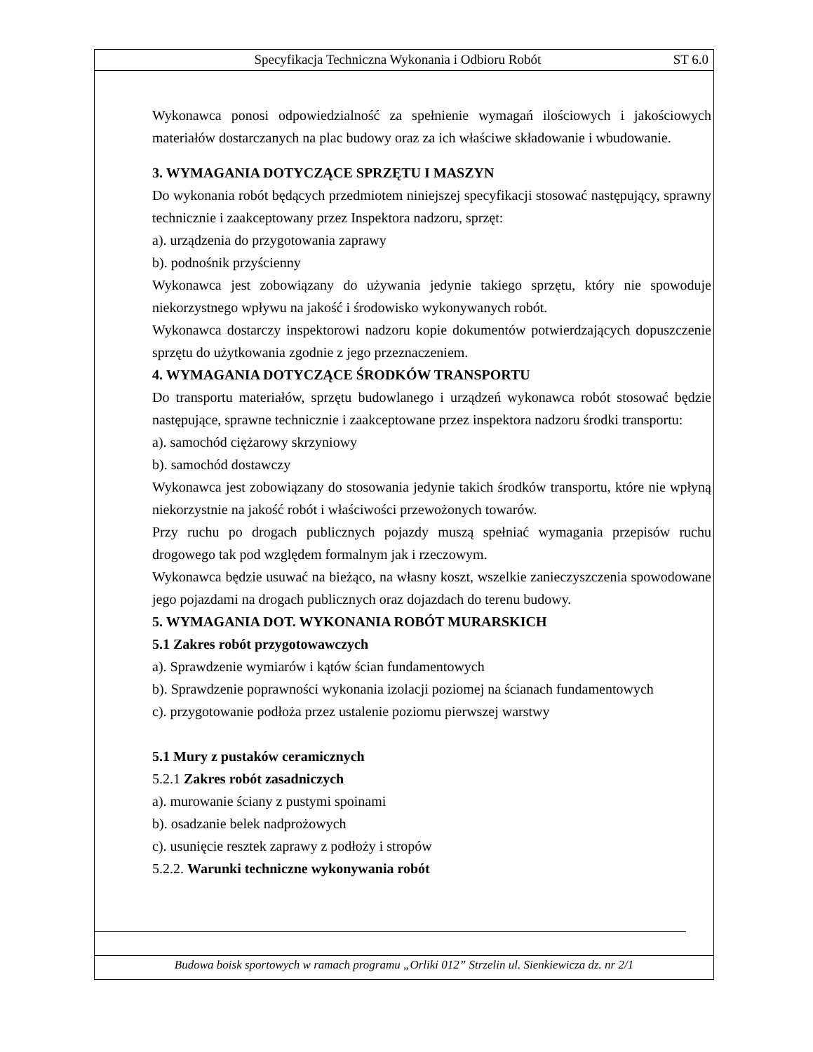Specyfikacja Techniczna Wykonania i Odbioru Robót ST 6.0
Wykonawca ponosi odpowiedzialność za spełnienie wymagań ilościowych i jakościowych materiałów dostarczanych na plac budowy oraz za ich właściwe składowanie i wbudowanie.
3. WYMAGANIA DOTYCZĄCE SPRZĘTU I MASZYN
Do wykonania robót będących przedmiotem niniejszej specyfikacji stosować następujący, sprawny technicznie i zaakceptowany przez Inspektora nadzoru, sprzęt:
a). urządzenia do przygotowania zaprawy
b). podnośnik przyścienny
Wykonawca jest zobowiązany do używania jedynie takiego sprzętu, który nie spowoduje niekorzystnego wpływu na jakość i środowisko wykonywanych robót.
Wykonawca dostarczy inspektorowi nadzoru kopie dokumentów potwierdzających dopuszczenie sprzętu do użytkowania zgodnie z jego przeznaczeniem.
4. WYMAGANIA DOTYCZĄCE ŚRODKÓW TRANSPORTU
Do transportu materiałów, sprzętu budowlanego i urządzeń wykonawca robót stosować będzie następujące, sprawne technicznie i zaakceptowane przez inspektora nadzoru środki transportu:
a). samochód ciężarowy skrzyniowy
b). samochód dostawczy
Wykonawca jest zobowiązany do stosowania jedynie takich środków transportu, które nie wpłyną niekorzystnie na jakość robót i właściwości przewożonych towarów.
Przy ruchu po drogach publicznych pojazdy muszą spełniać wymagania przepisów ruchu drogowego tak pod względem formalnym jak i rzeczowym.
Wykonawca będzie usuwać na bieżąco, na własny koszt, wszelkie zanieczyszczenia spowodowane jego pojazdami na drogach publicznych oraz dojazdach do terenu budowy.
5. WYMAGANIA DOT. WYKONANIA ROBÓT MURARSKICH
5.1 Zakres robót przygotowawczych
a). Sprawdzenie wymiarów i kątów ścian fundamentowych
b). Sprawdzenie poprawności wykonania izolacji poziomej na ścianach fundamentowych
c). przygotowanie podłoża przez ustalenie poziomu pierwszej warstwy
5.1 Mury z pustaków ceramicznych
5.2.1 Zakres robót zasadniczych
a). murowanie ściany z pustymi spoinami
b). osadzanie belek nadprożowych
c). usunięcie resztek zaprawy z podłoży i stropów
5.2.2. Warunki techniczne wykonywania robót
Budowa boisk sportowych w ramach programu „Orliki 012” Strzelin ul. Sienkiewicza dz. nr 2/1